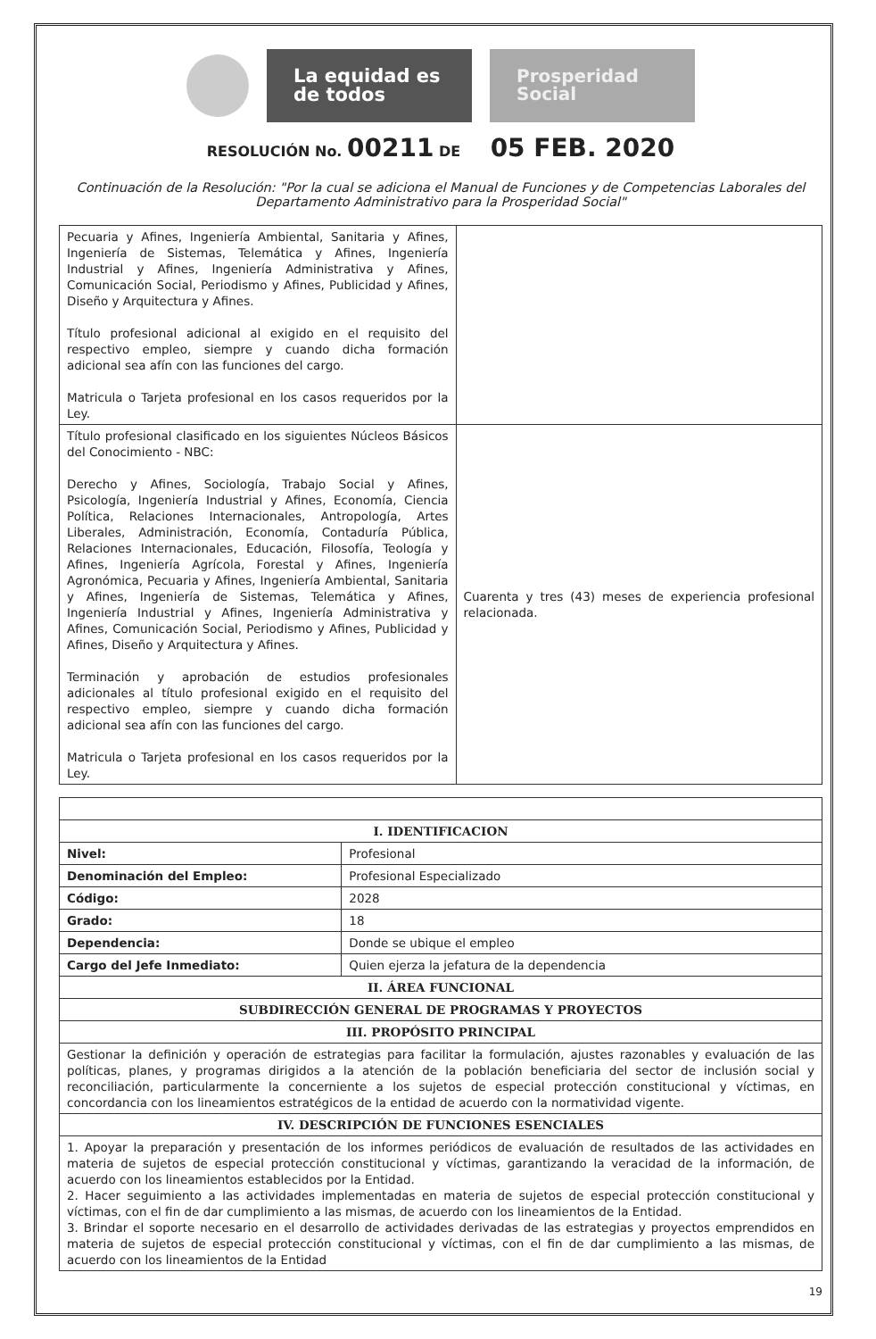La equidad es de todos
Prosperidad Social
RESOLUCIÓN No. 00211 DE 05 FEB. 2020
Continuación de la Resolución: "Por la cual se adiciona el Manual de Funciones y de Competencias Laborales del Departamento Administrativo para la Prosperidad Social"
| Pecuaria y Afines, Ingeniería Ambiental, Sanitaria y Afines, Ingeniería de Sistemas, Telemática y Afines, Ingeniería Industrial y Afines, Ingeniería Administrativa y Afines, Comunicación Social, Periodismo y Afines, Publicidad y Afines, Diseño y Arquitectura y Afines. Título profesional adicional al exigido en el requisito del respectivo empleo, siempre y cuando dicha formación adicional sea afín con las funciones del cargo. Matricula o Tarjeta profesional en los casos requeridos por la Ley. | |
| Título profesional clasificado en los siguientes Núcleos Básicos del Conocimiento - NBC: Derecho y Afines, Sociología, Trabajo Social y Afines, Psicología, Ingeniería Industrial y Afines, Economía, Ciencia Política, Relaciones Internacionales, Antropología, Artes Liberales, Administración, Economía, Contaduría Pública, Relaciones Internacionales, Educación, Filosofía, Teología y Afines, Ingeniería Agrícola, Forestal y Afines, Ingeniería Agronómica, Pecuaria y Afines, Ingeniería Ambiental, Sanitaria y Afines, Ingeniería de Sistemas, Telemática y Afines, Ingeniería Industrial y Afines, Ingeniería Administrativa y Afines, Comunicación Social, Periodismo y Afines, Publicidad y Afines, Diseño y Arquitectura y Afines. Terminación y aprobación de estudios profesionales adicionales al título profesional exigido en el requisito del respectivo empleo, siempre y cuando dicha formación adicional sea afín con las funciones del cargo. Matricula o Tarjeta profesional en los casos requeridos por la Ley. | Cuarenta y tres (43) meses de experiencia profesional relacionada. |
| I. IDENTIFICACION | |
| --- | --- |
| Nivel: | Profesional |
| Denominación del Empleo: | Profesional Especializado |
| Código: | 2028 |
| Grado: | 18 |
| Dependencia: | Donde se ubique el empleo |
| Cargo del Jefe Inmediato: | Quien ejerza la jefatura de la dependencia |
| II. ÁREA FUNCIONAL | |
| SUBDIRECCIÓN GENERAL DE PROGRAMAS Y PROYECTOS | |
| III. PROPÓSITO PRINCIPAL | |
| Gestionar la definición y operación de estrategias para facilitar la formulación, ajustes razonables y evaluación de las políticas, planes, y programas dirigidos a la atención de la población beneficiaria del sector de inclusión social y reconciliación, particularmente la concerniente a los sujetos de especial protección constitucional y víctimas, en concordancia con los lineamientos estratégicos de la entidad de acuerdo con la normatividad vigente. | |
| IV. DESCRIPCIÓN DE FUNCIONES ESENCIALES | |
| 1. Apoyar la preparación y presentación de los informes periódicos de evaluación de resultados de las actividades en materia de sujetos de especial protección constitucional y víctimas, garantizando la veracidad de la información, de acuerdo con los lineamientos establecidos por la Entidad. 2. Hacer seguimiento a las actividades implementadas en materia de sujetos de especial protección constitucional y víctimas, con el fin de dar cumplimiento a las mismas, de acuerdo con los lineamientos de la Entidad. 3. Brindar el soporte necesario en el desarrollo de actividades derivadas de las estrategias y proyectos emprendidos en materia de sujetos de especial protección constitucional y víctimas, con el fin de dar cumplimiento a las mismas, de acuerdo con los lineamientos de la Entidad | |
19